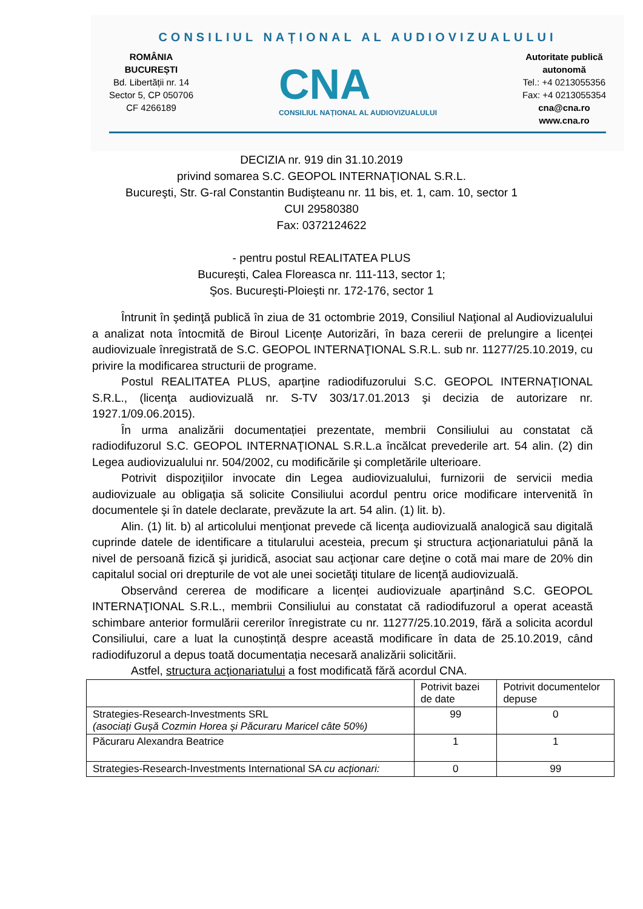CONSILIUL NAȚIONAL AL AUDIOVIZUALULUI
ROMÂNIA
BUCUREȘTI
Bd. Libertății nr. 14
Sector 5, CP 050706
CF 4266189
CNA
CONSILIUL NAȚIONAL AL AUDIOVIZUALULUI
Autoritate publică
autonomă
Tel.: +4 0213055356
Fax: +4 0213055354
cna@cna.ro
www.cna.ro
DECIZIA nr. 919 din 31.10.2019
privind somarea S.C. GEOPOL INTERNAŢIONAL S.R.L.
Bucureşti, Str. G-ral Constantin Budişteanu nr. 11 bis, et. 1, cam. 10, sector 1
CUI 29580380
Fax: 0372124622
- pentru postul REALITATEA PLUS
Bucureşti, Calea Floreasca nr. 111-113, sector 1;
Şos. Bucureşti-Ploieşti nr. 172-176, sector 1
Întrunit în şedinţă publică în ziua de 31 octombrie 2019, Consiliul Naţional al Audiovizualului a analizat nota întocmită de Biroul Licențe Autorizări, în baza cererii de prelungire a licenței audiovizuale înregistrată de S.C. GEOPOL INTERNAŢIONAL S.R.L. sub nr. 11277/25.10.2019, cu privire la modificarea structurii de programe.
Postul REALITATEA PLUS, aparține radiodifuzorului S.C. GEOPOL INTERNAŢIONAL S.R.L., (licenţa audiovizuală nr. S-TV 303/17.01.2013 şi decizia de autorizare nr. 1927.1/09.06.2015).
În urma analizării documentației prezentate, membrii Consiliului au constatat că radiodifuzorul S.C. GEOPOL INTERNAŢIONAL S.R.L.a încălcat prevederile art. 54 alin. (2) din Legea audiovizualului nr. 504/2002, cu modificările şi completările ulterioare.
Potrivit dispoziţiilor invocate din Legea audiovizualului, furnizorii de servicii media audiovizuale au obligaţia să solicite Consiliului acordul pentru orice modificare intervenită în documentele şi în datele declarate, prevăzute la art. 54 alin. (1) lit. b).
Alin. (1) lit. b) al articolului menţionat prevede că licenţa audiovizuală analogică sau digitală cuprinde datele de identificare a titularului acesteia, precum şi structura acţionariatului până la nivel de persoană fizică şi juridică, asociat sau acţionar care deţine o cotă mai mare de 20% din capitalul social ori drepturile de vot ale unei societăţi titulare de licenţă audiovizuală.
Observând cererea de modificare a licenței audiovizuale aparținând S.C. GEOPOL INTERNAŢIONAL S.R.L., membrii Consiliului au constatat că radiodifuzorul a operat această schimbare anterior formulării cererilor înregistrate cu nr. 11277/25.10.2019, fără a solicita acordul Consiliului, care a luat la cunoștință despre această modificare în data de 25.10.2019, când radiodifuzorul a depus toată documentația necesară analizării solicitării.
Astfel, structura acţionariatului a fost modificată fără acordul CNA.
| | Potrivit bazei de date | Potrivit documentelor depuse |
| --- | --- | --- |
| Strategies-Research-Investments SRL (asociați Gușă Cozmin Horea și Păcuraru Maricel câte 50%) | 99 | 0 |
| Păcuraru Alexandra Beatrice | 1 | 1 |
| Strategies-Research-Investments International SA cu acționari: | 0 | 99 |